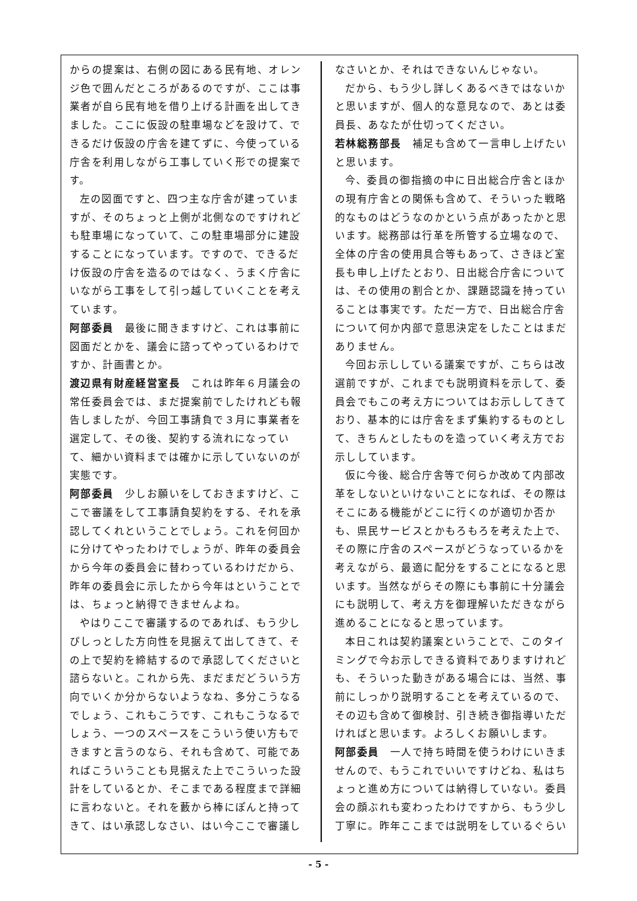からの提案は、右側の図にある民有地、オレンジ色で囲んだところがあるのですが、ここは事業者が自ら民有地を借り上げる計画を出してきました。ここに仮設の駐車場などを設けて、できるだけ仮設の庁舎を建てずに、今使っている庁舎を利用しながら工事していく形での提案です。
左の図面ですと、四つ主な庁舎が建っていますが、そのちょっと上側が北側なのですけれども駐車場になっていて、この駐車場部分に建設することになっています。ですので、できるだけ仮設の庁舎を造るのではなく、うまく庁舎にいながら工事をして引っ越していくことを考えています。
阿部委員　最後に聞きますけど、これは事前に図面だとかを、議会に諮ってやっているわけですか、計画書とか。
渡辺県有財産経営室長　これは昨年６月議会の常任委員会では、まだ提案前でしたけれども報告しましたが、今回工事請負で３月に事業者を選定して、その後、契約する流れになっていて、細かい資料までは確かに示していないのが実態です。
阿部委員　少しお願いをしておきますけど、ここで審議をして工事請負契約をする、それを承認してくれということでしょう。これを何回かに分けてやったわけでしょうが、昨年の委員会から今年の委員会に替わっているわけだから、昨年の委員会に示したから今年はということでは、ちょっと納得できませんよね。
やはりここで審議するのであれば、もう少しぴしっとした方向性を見据えて出してきて、その上で契約を締結するので承認してくださいと諮らないと。これから先、まだまだどういう方向でいくか分からないようなね、多分こうなるでしょう、これもこうです、これもこうなるでしょう、一つのスペースをこういう使い方もできますと言うのなら、それも含めて、可能であればこういうことも見据えた上でこういった設計をしているとか、そこまである程度まで詳細に言わないと。それを藪から棒にぽんと持ってきて、はい承認しなさい、はい今ここで審議し
なさいとか、それはできないんじゃない。
だから、もう少し詳しくあるべきではないかと思いますが、個人的な意見なので、あとは委員長、あなたが仕切ってください。
若林総務部長　補足も含めて一言申し上げたいと思います。
今、委員の御指摘の中に日出総合庁舎とほかの現有庁舎との関係も含めて、そういった戦略的なものはどうなのかという点があったかと思います。総務部は行革を所管する立場なので、全体の庁舎の使用具合等もあって、さきほど室長も申し上げたとおり、日出総合庁舎については、その使用の割合とか、課題認識を持っていることは事実です。ただ一方で、日出総合庁舎について何か内部で意思決定をしたことはまだありません。
今回お示ししている議案ですが、こちらは改選前ですが、これまでも説明資料を示して、委員会でもこの考え方についてはお示ししてきており、基本的には庁舎をまず集約するものとして、きちんとしたものを造っていく考え方でお示ししています。
仮に今後、総合庁舎等で何らか改めて内部改革をしないといけないことになれば、その際はそこにある機能がどこに行くのが適切か否かも、県民サービスとかもろもろを考えた上で、その際に庁舎のスペースがどうなっているかを考えながら、最適に配分をすることになると思います。当然ながらその際にも事前に十分議会にも説明して、考え方を御理解いただきながら進めることになると思っています。
本日これは契約議案ということで、このタイミングで今お示しできる資料でありますけれども、そういった動きがある場合には、当然、事前にしっかり説明することを考えているので、その辺も含めて御検討、引き続き御指導いただければと思います。よろしくお願いします。
阿部委員　一人で持ち時間を使うわけにいきませんので、もうこれでいいですけどね、私はちょっと進め方については納得していない。委員会の顔ぶれも変わったわけですから、もう少し丁寧に。昨年ここまでは説明をしているぐらい
- 5 -